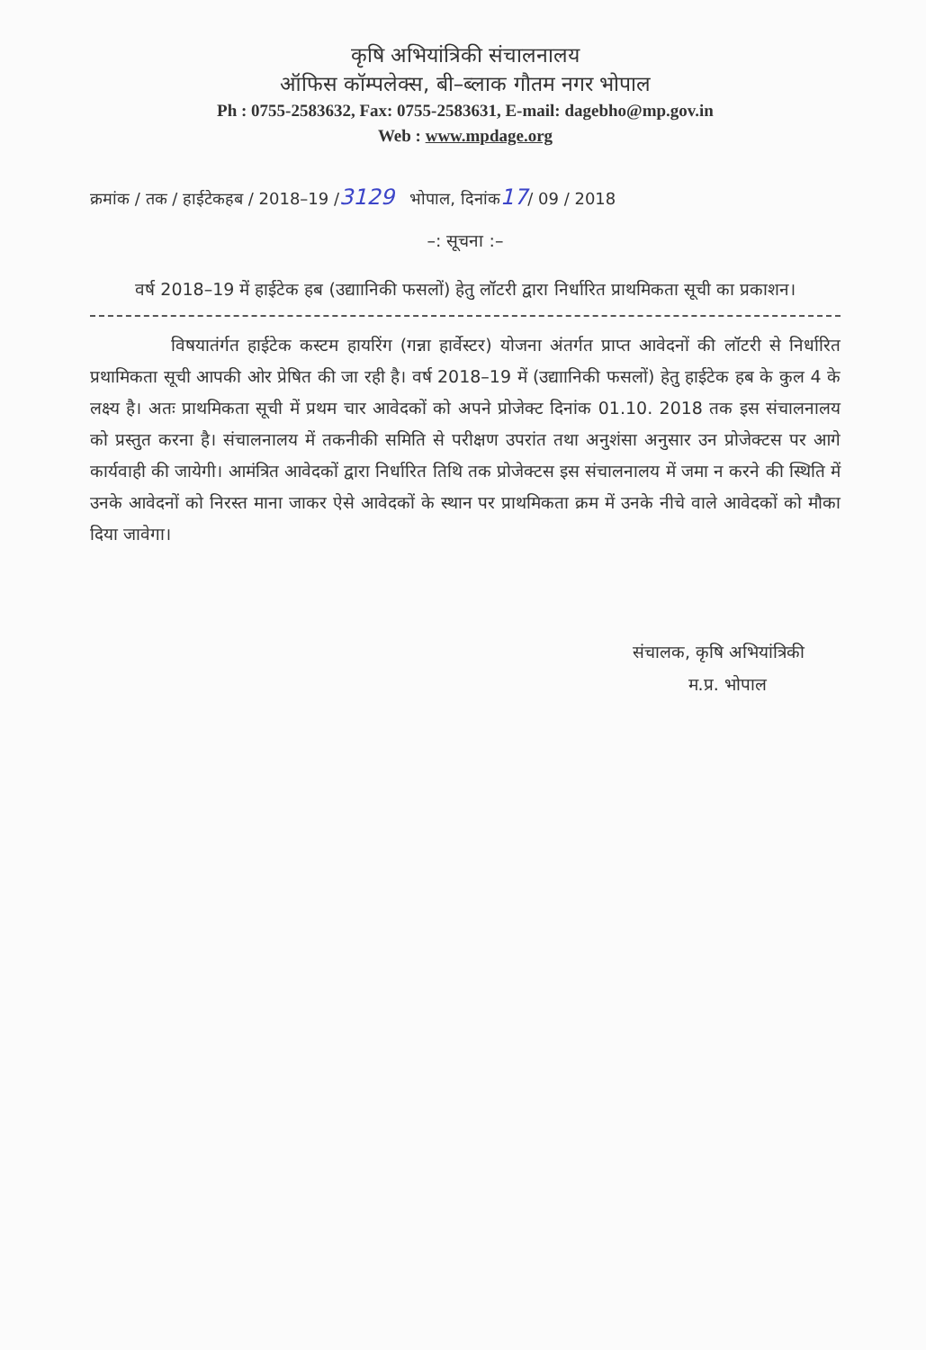कृषि अभियांत्रिकी संचालनालय
ऑफिस कॉम्पलेक्स, बी–ब्लाक गौतम नगर भोपाल
Ph : 0755-2583632, Fax: 0755-2583631, E-mail: dagebho@mp.gov.in
Web : www.mpdage.org
क्रमांक / तक / हाईटेकहब / 2018–19 /3129 भोपाल, दिनांक17/ 09 / 2018
–: सूचना :–
वर्ष 2018–19 में हाईटेक हब (उद्याानिकी फसलों) हेतु लॉटरी द्वारा निर्धारित प्राथमिकता सूची का प्रकाशन।
विषयातंर्गत हाईटेक कस्टम हायरिंग (गन्ना हार्वेस्टर) योजना अंतर्गत प्राप्त आवेदनों की लॉटरी से निर्धारित प्रथामिकता सूची आपकी ओर प्रेषित की जा रही है। वर्ष 2018–19 में (उद्याानिकी फसलों) हेतु हाईटेक हब के कुल 4 के लक्ष्य है। अतः प्राथमिकता सूची में प्रथम चार आवेदकों को अपने प्रोजेक्ट दिनांक 01.10. 2018 तक इस संचालनालय को प्रस्तुत करना है। संचालनालय में तकनीकी समिति से परीक्षण उपरांत तथा अनुशंसा अनुसार उन प्रोजेक्टस पर आगे कार्यवाही की जायेगी। आमंत्रित आवेदकों द्वारा निर्धारित तिथि तक प्रोजेक्टस इस संचालनालय में जमा न करने की स्थिति में उनके आवेदनों को निरस्त माना जाकर ऐसे आवेदकों के स्थान पर प्राथमिकता क्रम में उनके नीचे वाले आवेदकों को मौका दिया जावेगा।
संचालक, कृषि अभियांत्रिकी
म.प्र. भोपाल